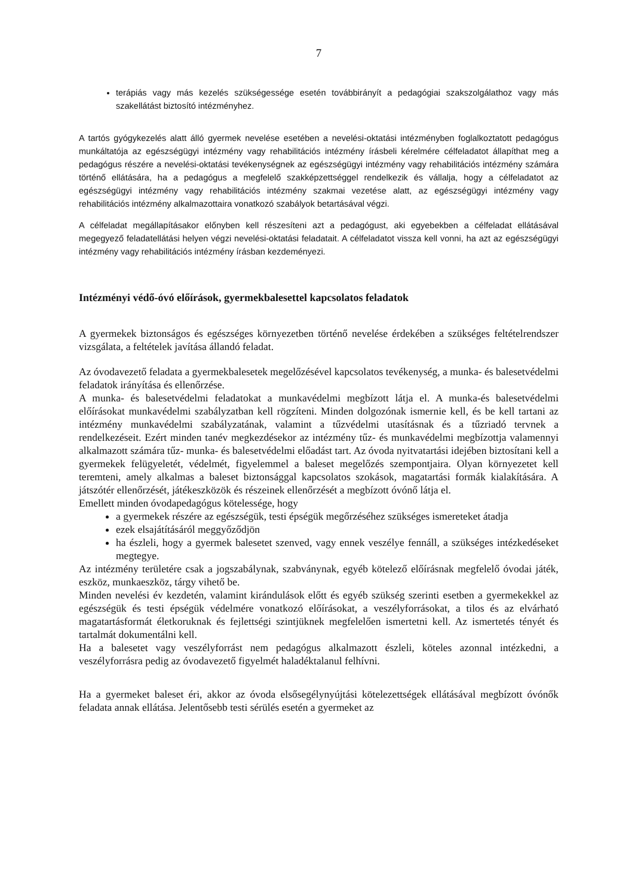7
terápiás vagy más kezelés szükségessége esetén továbbirányít a pedagógiai szakszolgálathoz vagy más szakellátást biztosító intézményhez.
A tartós gyógykezelés alatt álló gyermek nevelése esetében a nevelési-oktatási intézményben foglalkoztatott pedagógus munkáltatója az egészségügyi intézmény vagy rehabilitációs intézmény írásbeli kérelmére célfeladatot állapíthat meg a pedagógus részére a nevelési-oktatási tevékenységnek az egészségügyi intézmény vagy rehabilitációs intézmény számára történő ellátására, ha a pedagógus a megfelelő szakképzettséggel rendelkezik és vállalja, hogy a célfeladatot az egészségügyi intézmény vagy rehabilitációs intézmény szakmai vezetése alatt, az egészségügyi intézmény vagy rehabilitációs intézmény alkalmazottaira vonatkozó szabályok betartásával végzi.
A célfeladat megállapításakor előnyben kell részesíteni azt a pedagógust, aki egyebekben a célfeladat ellátásával megegyező feladatellátási helyen végzi nevelési-oktatási feladatait. A célfeladatot vissza kell vonni, ha azt az egészségügyi intézmény vagy rehabilitációs intézmény írásban kezdeményezi.
Intézményi védő-óvó előírások, gyermekbalesettel kapcsolatos feladatok
A gyermekek biztonságos és egészséges környezetben történő nevelése érdekében a szükséges feltételrendszer vizsgálata, a feltételek javítása állandó feladat.
Az óvodavezető feladata a gyermekbalesetek megelőzésével kapcsolatos tevékenység, a munka- és balesetvédelmi feladatok irányítása és ellenőrzése.
A munka- és balesetvédelmi feladatokat a munkavédelmi megbízott látja el. A munka-és balesetvédelmi előírásokat munkavédelmi szabályzatban kell rögzíteni. Minden dolgozónak ismernie kell, és be kell tartani az intézmény munkavédelmi szabályzatának, valamint a tűzvédelmi utasításnak és a tűzriadó tervnek a rendelkezéseit. Ezért minden tanév megkezdésekor az intézmény tűz- és munkavédelmi megbízottja valamennyi alkalmazott számára tűz- munka- és balesetvédelmi előadást tart. Az óvoda nyitvatartási idejében biztosítani kell a gyermekek felügyeletét, védelmét, figyelemmel a baleset megelőzés szempontjaira. Olyan környezetet kell teremteni, amely alkalmas a baleset biztonsággal kapcsolatos szokások, magatartási formák kialakítására. A játszótér ellenőrzését, játékeszközök és részeinek ellenőrzését a megbízott óvónő látja el.
Emellett minden óvodapedagógus kötelessége, hogy
a gyermekek részére az egészségük, testi épségük megőrzéséhez szükséges ismereteket átadja
ezek elsajátításáról meggyőződjön
ha észleli, hogy a gyermek balesetet szenved, vagy ennek veszélye fennáll, a szükséges intézkedéseket megtegye.
Az intézmény területére csak a jogszabálynak, szabványnak, egyéb kötelező előírásnak megfelelő óvodai játék, eszköz, munkaeszköz, tárgy vihető be.
Minden nevelési év kezdetén, valamint kirándulások előtt és egyéb szükség szerinti esetben a gyermekekkel az egészségük és testi épségük védelmére vonatkozó előírásokat, a veszélyforrásokat, a tilos és az elvárható magatartásformát életkoruknak és fejlettségi szintjüknek megfelelően ismertetni kell. Az ismertetés tényét és tartalmát dokumentálni kell.
Ha a balesetet vagy veszélyforrást nem pedagógus alkalmazott észleli, köteles azonnal intézkedni, a veszélyforrásra pedig az óvodavezető figyelmét haladéktalanul felhívni.
Ha a gyermeket baleset éri, akkor az óvoda elsősegélynyújtási kötelezettségek ellátásával megbízott óvónők feladata annak ellátása. Jelentősebb testi sérülés esetén a gyermeket az